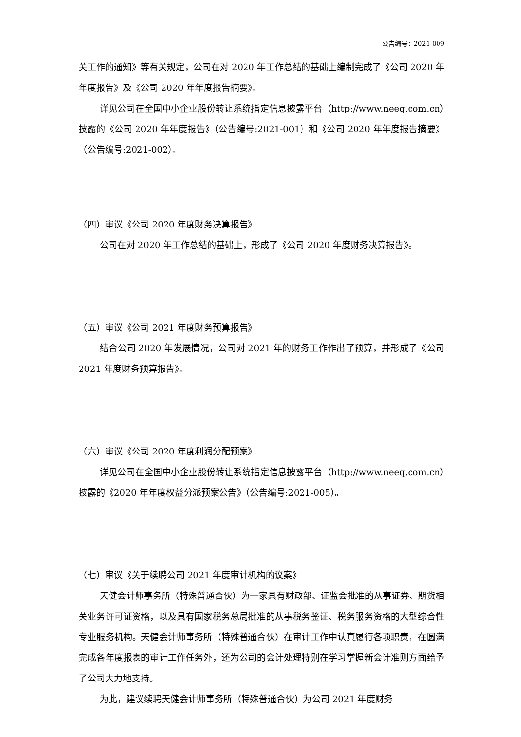公告编号：2021-009
关工作的通知》等有关规定，公司在对 2020 年工作总结的基础上编制完成了《公司 2020 年年度报告》及《公司 2020 年年度报告摘要》。
详见公司在全国中小企业股份转让系统指定信息披露平台（http://www.neeq.com.cn）披露的《公司 2020 年年度报告》（公告编号:2021-001）和《公司 2020 年年度报告摘要》（公告编号:2021-002）。
（四）审议《公司 2020 年度财务决算报告》
公司在对 2020 年工作总结的基础上，形成了《公司 2020 年度财务决算报告》。
（五）审议《公司 2021 年度财务预算报告》
结合公司 2020 年发展情况，公司对 2021 年的财务工作作出了预算，并形成了《公司 2021 年度财务预算报告》。
（六）审议《公司 2020 年度利润分配预案》
详见公司在全国中小企业股份转让系统指定信息披露平台（http://www.neeq.com.cn）披露的《2020 年年度权益分派预案公告》（公告编号:2021-005）。
（七）审议《关于续聘公司 2021 年度审计机构的议案》
天健会计师事务所（特殊普通合伙）为一家具有财政部、证监会批准的从事证券、期货相关业务许可证资格，以及具有国家税务总局批准的从事税务鉴证、税务服务资格的大型综合性专业服务机构。天健会计师事务所（特殊普通合伙）在审计工作中认真履行各项职责，在圆满完成各年度报表的审计工作任务外，还为公司的会计处理特别在学习掌握新会计准则方面给予了公司大力地支持。
为此，建议续聘天健会计师事务所（特殊普通合伙）为公司 2021 年度财务